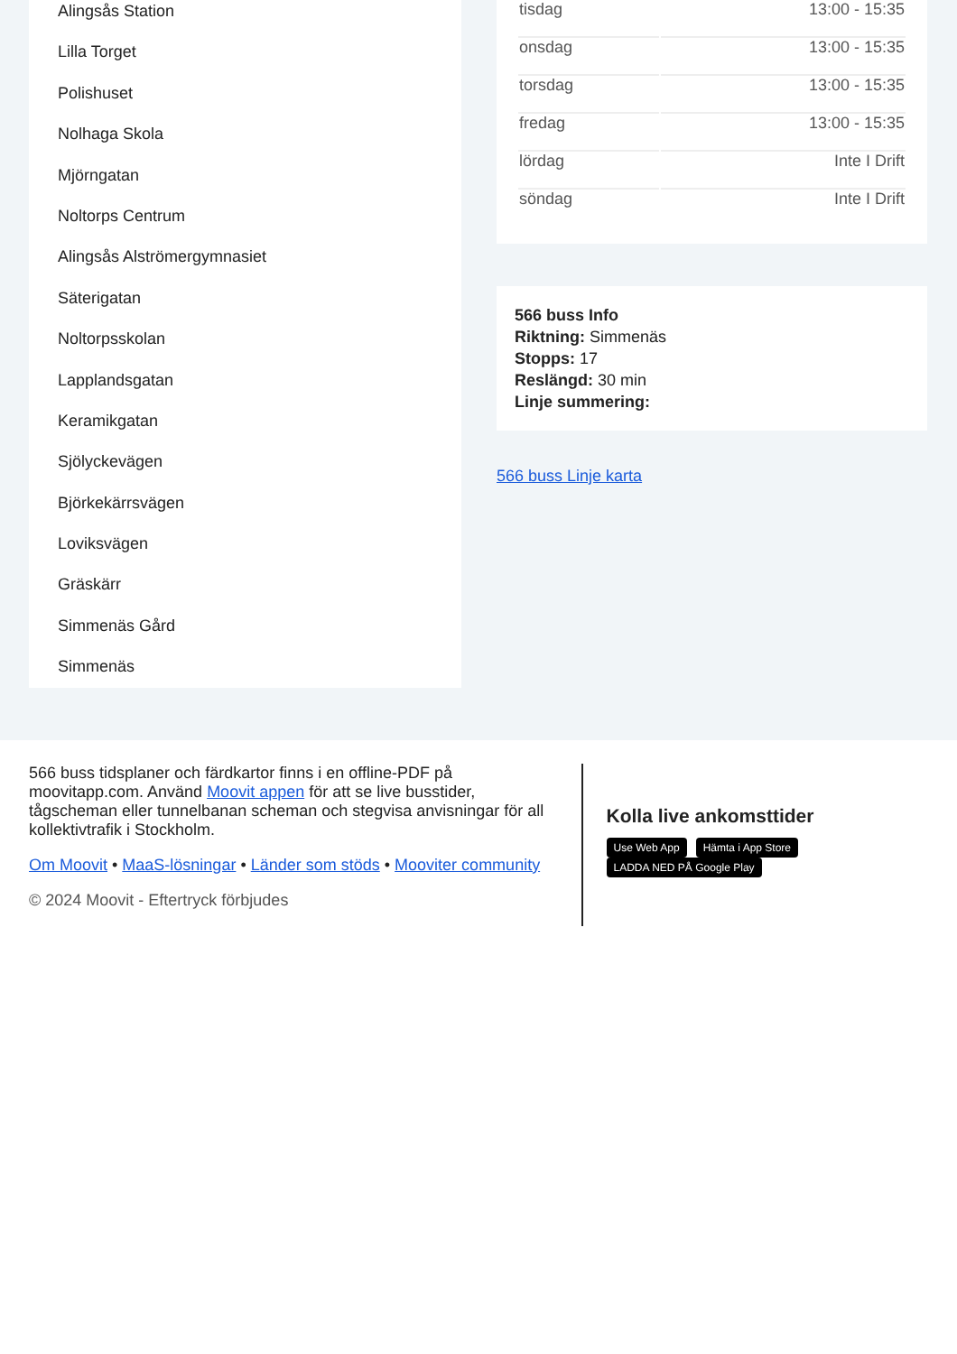Alingsås Station
Lilla Torget
Polishuset
Nolhaga Skola
Mjörngatan
Noltorps Centrum
Alingsås Alströmergymnasiet
Säterigatan
Noltorpsskolan
Lapplandsgatan
Keramikgatan
Sjölyckevägen
Björkekärrsvägen
Loviksvägen
Gräskärr
Simmenäs Gård
Simmenäs
| tisdag | 13:00 - 15:35 |
| onsdag | 13:00 - 15:35 |
| torsdag | 13:00 - 15:35 |
| fredag | 13:00 - 15:35 |
| lördag | Inte I Drift |
| söndag | Inte I Drift |
566 buss Info
Riktning: Simmenäs
Stopps: 17
Reslängd: 30 min
Linje summering:
566 buss Linje karta
566 buss tidsplaner och färdkartor finns i en offline-PDF på moovitapp.com. Använd Moovit appen för att se live busstider, tågscheman eller tunnelbanan scheman och stegvisa anvisningar för all kollektivtrafik i Stockholm.
Om Moovit • MaaS-lösningar • Länder som stöds • Mooviter community
© 2024 Moovit - Eftertryck förbjudes
Kolla live ankomsttider
Use Web App Hämta i App Store LADDA NED PÅ Google Play